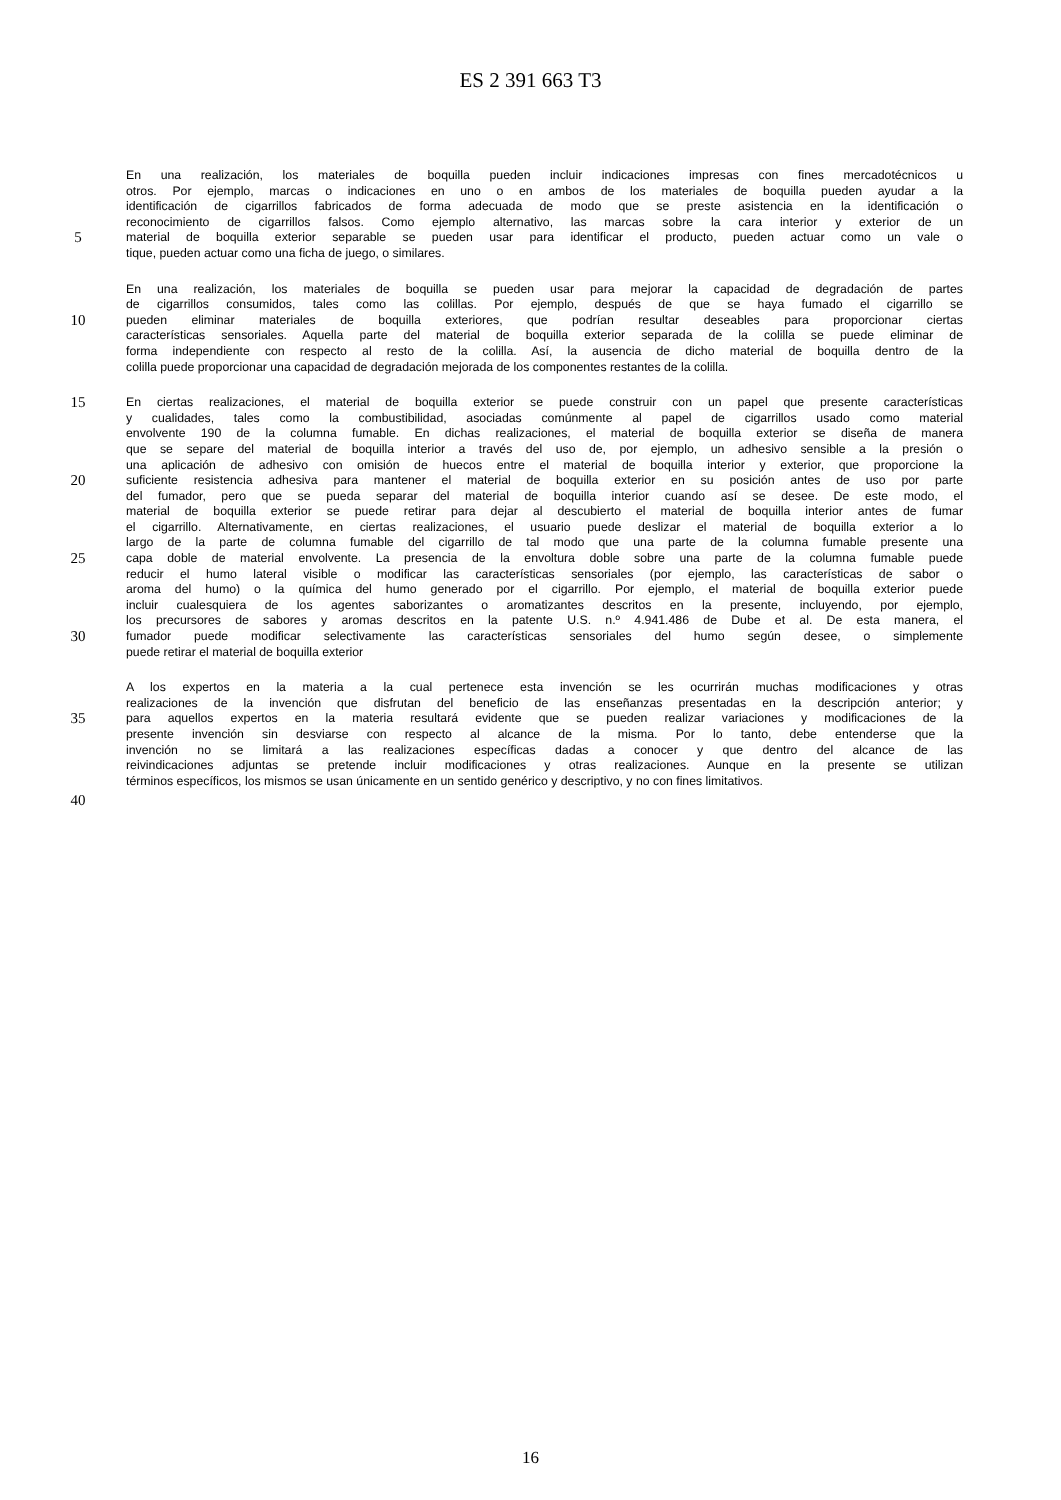ES 2 391 663 T3
En una realización, los materiales de boquilla pueden incluir indicaciones impresas con fines mercadotécnicos u
otros. Por ejemplo, marcas o indicaciones en uno o en ambos de los materiales de boquilla pueden ayudar a la
identificación de cigarrillos fabricados de forma adecuada de modo que se preste asistencia en la identificación o
reconocimiento de cigarrillos falsos. Como ejemplo alternativo, las marcas sobre la cara interior y exterior de un
5
material de boquilla exterior separable se pueden usar para identificar el producto, pueden actuar como un vale o
tique, pueden actuar como una ficha de juego, o similares.
En una realización, los materiales de boquilla se pueden usar para mejorar la capacidad de degradación de partes
de cigarrillos consumidos, tales como las colillas. Por ejemplo, después de que se haya fumado el cigarrillo se
10
pueden eliminar materiales de boquilla exteriores, que podrían resultar deseables para proporcionar ciertas
características sensoriales. Aquella parte del material de boquilla exterior separada de la colilla se puede eliminar de
forma independiente con respecto al resto de la colilla. Así, la ausencia de dicho material de boquilla dentro de la
colilla puede proporcionar una capacidad de degradación mejorada de los componentes restantes de la colilla.
15
En ciertas realizaciones, el material de boquilla exterior se puede construir con un papel que presente características
y cualidades, tales como la combustibilidad, asociadas comúnmente al papel de cigarrillos usado como material
envolvente 190 de la columna fumable. En dichas realizaciones, el material de boquilla exterior se diseña de manera
que se separe del material de boquilla interior a través del uso de, por ejemplo, un adhesivo sensible a la presión o
una aplicación de adhesivo con omisión de huecos entre el material de boquilla interior y exterior, que proporcione la
20
suficiente resistencia adhesiva para mantener el material de boquilla exterior en su posición antes de uso por parte
del fumador, pero que se pueda separar del material de boquilla interior cuando así se desee. De este modo, el
material de boquilla exterior se puede retirar para dejar al descubierto el material de boquilla interior antes de fumar
el cigarrillo. Alternativamente, en ciertas realizaciones, el usuario puede deslizar el material de boquilla exterior a lo
largo de la parte de columna fumable del cigarrillo de tal modo que una parte de la columna fumable presente una
25
capa doble de material envolvente. La presencia de la envoltura doble sobre una parte de la columna fumable puede
reducir el humo lateral visible o modificar las características sensoriales (por ejemplo, las características de sabor o
aroma del humo) o la química del humo generado por el cigarrillo. Por ejemplo, el material de boquilla exterior puede
incluir cualesquiera de los agentes saborizantes o aromatizantes descritos en la presente, incluyendo, por ejemplo,
los precursores de sabores y aromas descritos en la patente U.S. n.º 4.941.486 de Dube et al. De esta manera, el
30
fumador puede modificar selectivamente las características sensoriales del humo según desee, o simplemente
puede retirar el material de boquilla exterior
A los expertos en la materia a la cual pertenece esta invención se les ocurrirán muchas modificaciones y otras
realizaciones de la invención que disfrutan del beneficio de las enseñanzas presentadas en la descripción anterior; y
35
para aquellos expertos en la materia resultará evidente que se pueden realizar variaciones y modificaciones de la
presente invención sin desviarse con respecto al alcance de la misma. Por lo tanto, debe entenderse que la
invención no se limitará a las realizaciones específicas dadas a conocer y que dentro del alcance de las
reivindicaciones adjuntas se pretende incluir modificaciones y otras realizaciones. Aunque en la presente se utilizan
términos específicos, los mismos se usan únicamente en un sentido genérico y descriptivo, y no con fines limitativos.
40
16